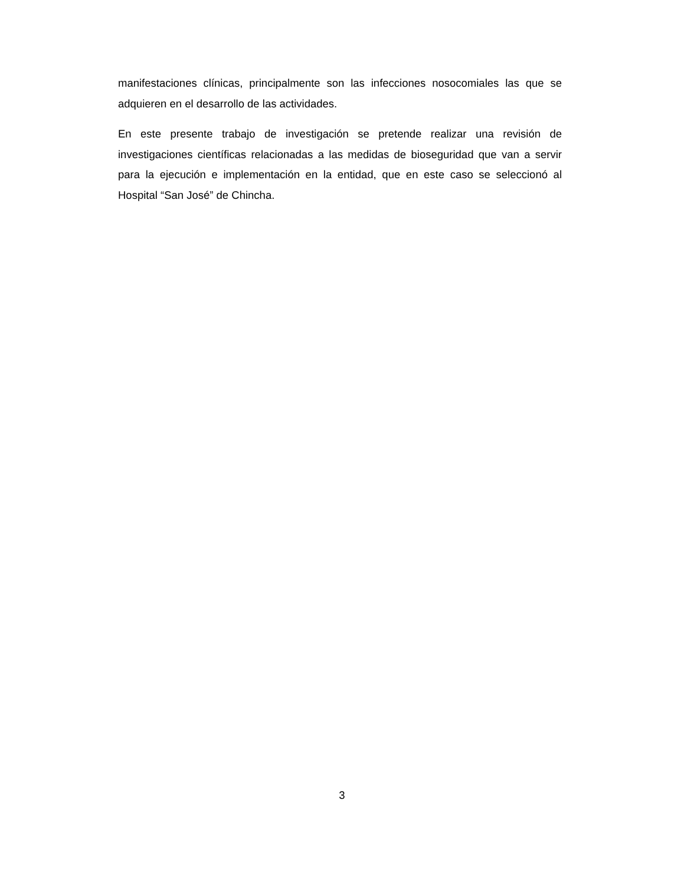manifestaciones clínicas, principalmente son las infecciones nosocomiales las que se adquieren en el desarrollo de las actividades.
En este presente trabajo de investigación se pretende realizar una revisión de investigaciones científicas relacionadas a las medidas de bioseguridad que van a servir para la ejecución e implementación en la entidad, que en este caso se seleccionó al Hospital “San José” de Chincha.
3